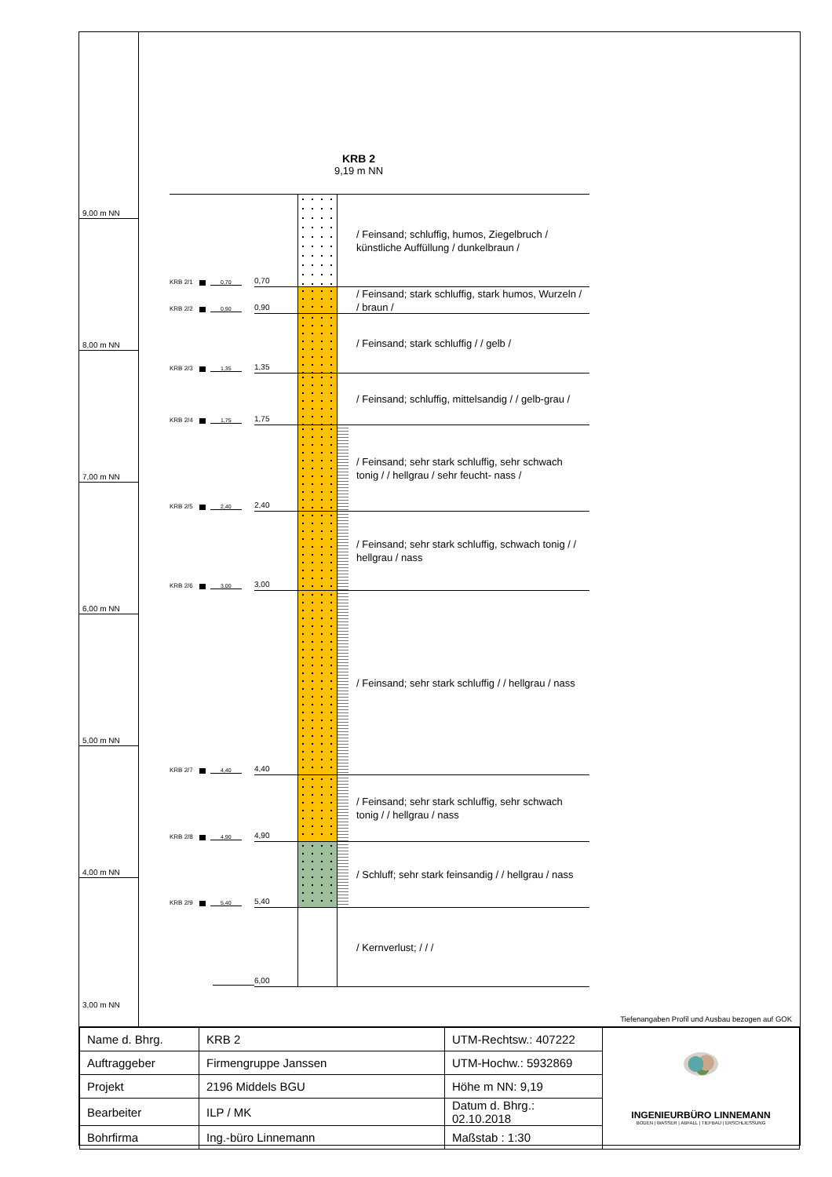9,00 m NN
8,00 m NN
7,00 m NN
6,00 m NN
5,00 m NN
4,00 m NN
3,00 m NN
KRB 2
9,19 m NN
KRB 2/1 0,70
0,70
/ Feinsand; schluffig, humos, Ziegelbruch / künstliche Auffüllung / dunkelbraun /
KRB 2/2 0,90
0,90
/ Feinsand; stark schluffig, stark humos, Wurzeln / / braun /
KRB 2/3 1,35
1,35
/ Feinsand; stark schluffig / / gelb /
KRB 2/4 1,75
1,75
/ Feinsand; schluffig, mittelsandig / / gelb-grau /
KRB 2/5 2,40
2,40
/ Feinsand; sehr stark schluffig, sehr schwach tonig / / hellgrau / sehr feucht- nass /
KRB 2/6 3,00
3,00
/ Feinsand; sehr stark schluffig, schwach tonig / / hellgrau / nass
KRB 2/7 4,40
4,40
/ Feinsand; sehr stark schluffig / / hellgrau / nass
KRB 2/8 4,90
4,90
/ Feinsand; sehr stark schluffig, sehr schwach tonig / / hellgrau / nass
KRB 2/9 5,40
5,40
/ Schluff; sehr stark feinsandig / / hellgrau / nass
6,00
/ Kernverlust; / / /
Tiefenangaben Profil und Ausbau bezogen auf GOK
| Name d. Bhrg. | KRB 2 | UTM-Rechtsw.: 407222 | INGENIEURBÜRO LINNEMANN BODEN / WASSER / ABFALL / TIEFBAU / ERSCHLIESSUNG |
| Auftraggeber | Firmengruppe Janssen | UTM-Hochw.: 5932869 | |
| Projekt | 2196 Middels BGU | Höhe m NN: 9,19 | |
| Bearbeiter | ILP / MK | Datum d. Bhrg.: 02.10.2018 | |
| Bohrfirma | Ing.-büro Linnemann | Maßstab : 1:30 | |